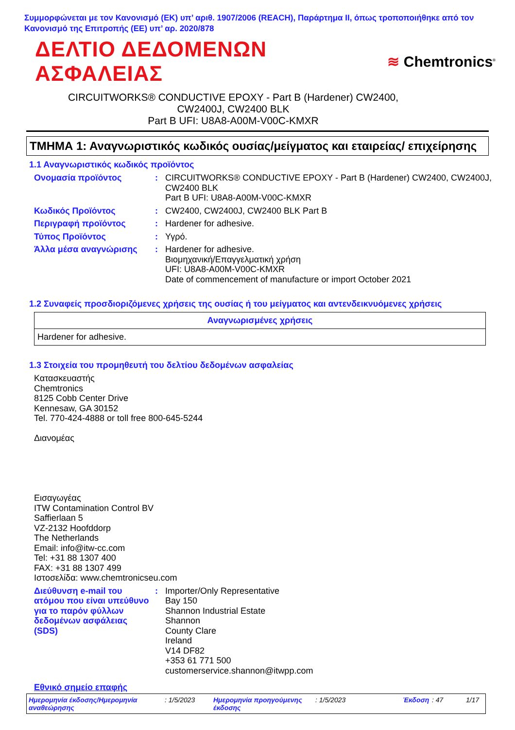Συμμορφώνεται με τον Κανονισμό (ΕΚ) υπ’ αριθ. 1907/2006 (REACH), Παράρτημα II, όπως τροποποιήθηκε από τον Κανονισμό της Επιτροπής (ΕΕ) υπ’ αρ. 2020/878
ΔΕΛΤΙΟ ΔΕΔΟΜΕΝΩΝ ΑΣΦΑΛΕΙΑΣ
≋ Chemtronics<sup>®</sup>
CIRCUITWORKS® CONDUCTIVE EPOXY - Part B (Hardener) CW2400,
CW2400J, CW2400 BLK
Part B UFI: U8A8-A00M-V00C-KMXR
ΤΜΗΜΑ 1: Αναγνωριστικός κωδικός ουσίας/μείγματος και εταιρείας/ επιχείρησης
1.1 Αναγνωριστικός κωδικός προϊόντος
Ονομασία προϊόντος : CIRCUITWORKS® CONDUCTIVE EPOXY - Part B (Hardener) CW2400, CW2400J, CW2400 BLK
Part B UFI: U8A8-A00M-V00C-KMXR
Κωδικός Προϊόντος : CW2400, CW2400J, CW2400 BLK Part B
Περιγραφή προϊόντος : Hardener for adhesive.
Τύπος Προϊόντος : Υγρό.
Άλλα μέσα αναγνώρισης : Hardener for adhesive.
Βιομηχανική/Επαγγελματική χρήση
UFI: U8A8-A00M-V00C-KMXR
Date of commencement of manufacture or import October 2021
1.2 Συναφείς προσδιοριζόμενες χρήσεις της ουσίας ή του μείγματος και αντενδεικνυόμενες χρήσεις
| Αναγνωρισμένες χρήσεις |
| --- |
| Hardener for adhesive. |
1.3 Στοιχεία του προμηθευτή του δελτίου δεδομένων ασφαλείας
Κατασκευαστής
Chemtronics
8125 Cobb Center Drive
Kennesaw, GA 30152
Tel. 770-424-4888 or toll free 800-645-5244
Διανομέας
Εισαγωγέας
ITW Contamination Control BV
Saffierlaan 5
VZ-2132 Hoofddorp
The Netherlands
Email: info@itw-cc.com
Tel: +31 88 1307 400
FAX: +31 88 1307 499
Ιστοσελίδα: www.chemtronicseu.com
Διεύθυνση e-mail του ατόμου που είναι υπεύθυνο για το παρόν φύλλων δεδομένων ασφάλειας (SDS)
: Importer/Only Representative
Bay 150
Shannon Industrial Estate
Shannon
County Clare
Ireland
V14 DF82
+353 61 771 500
customerservice.shannon@itwpp.com
Εθνικό σημείο επαφής
Ημερομηνία έκδοσης/Ημερομηνία αναθεώρησης
: 1/5/2023 Ημερομηνία προηγούμενης έκδοσης
: 1/5/2023 Έκδοση : 47 1/17